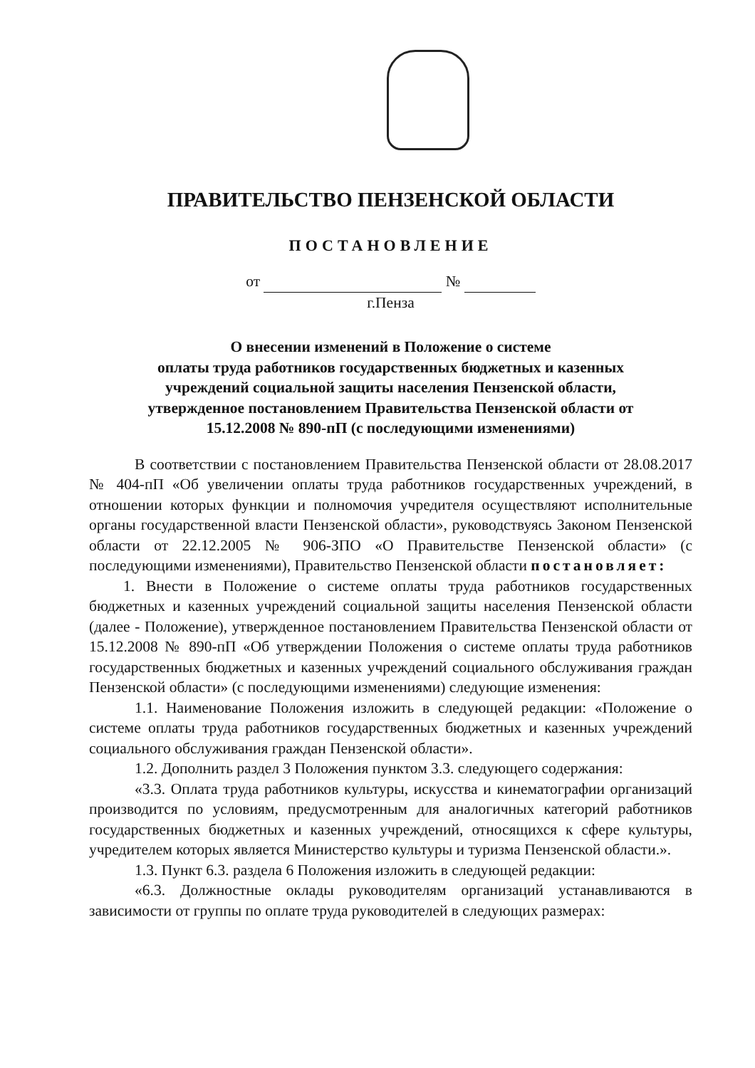ПРАВИТЕЛЬСТВО ПЕНЗЕНСКОЙ ОБЛАСТИ
ПОСТАНОВЛЕНИЕ
от №
г.Пенза
О внесении изменений в Положение о системе
оплаты труда работников государственных бюджетных и казенных
учреждений социальной защиты населения Пензенской области,
утвержденное постановлением Правительства Пензенской области от
15.12.2008 № 890-пП (с последующими изменениями)
В соответствии с постановлением Правительства Пензенской области от 28.08.2017 № 404-пП «Об увеличении оплаты труда работников государственных учреждений, в отношении которых функции и полномочия учредителя осуществляют исполнительные органы государственной власти Пензенской области», руководствуясь Законом Пензенской области от 22.12.2005 № 906-ЗПО «О Правительстве Пензенской области» (с последующими изменениями), Правительство Пензенской области постановляет:
1. Внести в Положение о системе оплаты труда работников государственных бюджетных и казенных учреждений социальной защиты населения Пензенской области (далее - Положение), утвержденное постановлением Правительства Пензенской области от 15.12.2008 № 890-пП «Об утверждении Положения о системе оплаты труда работников государственных бюджетных и казенных учреждений социального обслуживания граждан Пензенской области» (с последующими изменениями) следующие изменения:
1.1. Наименование Положения изложить в следующей редакции: «Положение о системе оплаты труда работников государственных бюджетных и казенных учреждений социального обслуживания граждан Пензенской области».
1.2. Дополнить раздел 3 Положения пунктом 3.3. следующего содержания:
«3.3. Оплата труда работников культуры, искусства и кинематографии организаций производится по условиям, предусмотренным для аналогичных категорий работников государственных бюджетных и казенных учреждений, относящихся к сфере культуры, учредителем которых является Министерство культуры и туризма Пензенской области.».
1.3. Пункт 6.3. раздела 6 Положения изложить в следующей редакции:
«6.3. Должностные оклады руководителям организаций устанавливаются в зависимости от группы по оплате труда руководителей в следующих размерах: